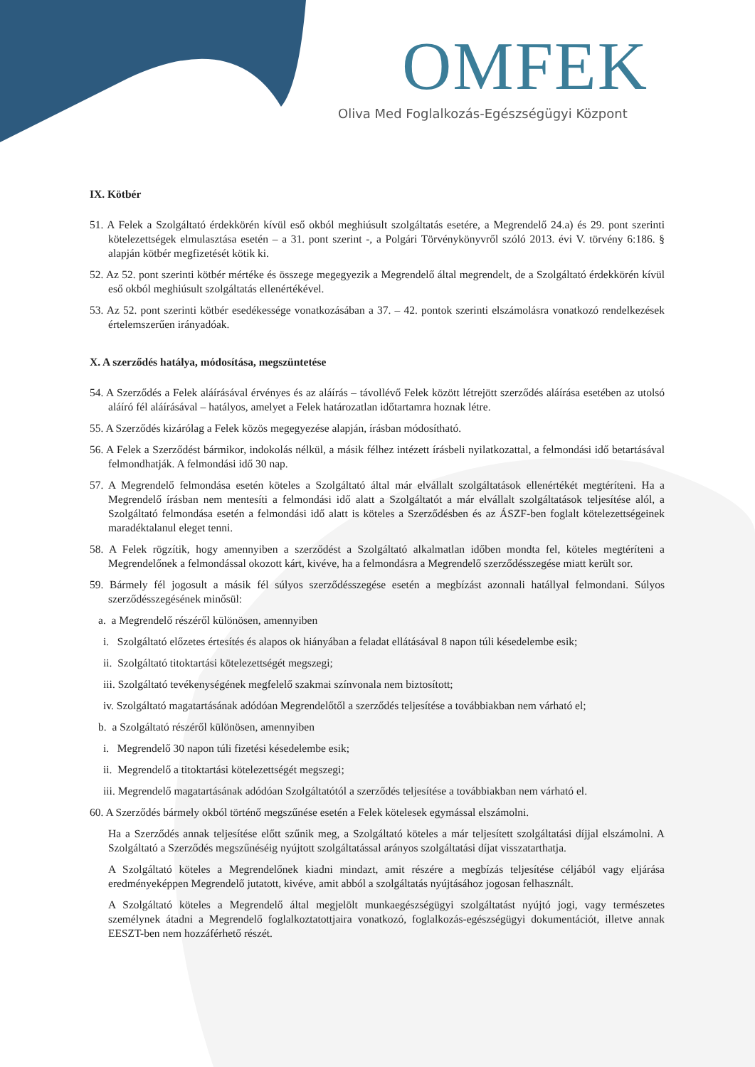OMFEK
Oliva Med Foglalkozás-Egészségügyi Központ
IX. Kötbér
51. A Felek a Szolgáltató érdekkörén kívül eső okból meghiúsult szolgáltatás esetére, a Megrendelő 24.a) és 29. pont szerinti kötelezettségek elmulasztása esetén – a 31. pont szerint -, a Polgári Törvénykönyvről szóló 2013. évi V. törvény 6:186. § alapján kötbér megfizetését kötik ki.
52. Az 52. pont szerinti kötbér mértéke és összege megegyezik a Megrendelő által megrendelt, de a Szolgáltató érdekkörén kívül eső okból meghiúsult szolgáltatás ellenértékével.
53. Az 52. pont szerinti kötbér esedékessége vonatkozásában a 37. – 42. pontok szerinti elszámolásra vonatkozó rendelkezések értelemszerűen irányadóak.
X. A szerződés hatálya, módosítása, megszüntetése
54. A Szerződés a Felek aláírásával érvényes és az aláírás – távollévő Felek között létrejött szerződés aláírása esetében az utolsó aláíró fél aláírásával – hatályos, amelyet a Felek határozatlan időtartamra hoznak létre.
55. A Szerződés kizárólag a Felek közös megegyezése alapján, írásban módosítható.
56. A Felek a Szerződést bármikor, indokolás nélkül, a másik félhez intézett írásbeli nyilatkozattal, a felmondási idő betartásával felmondhatják. A felmondási idő 30 nap.
57. A Megrendelő felmondása esetén köteles a Szolgáltató által már elvállalt szolgáltatások ellenértékét megtéríteni. Ha a Megrendelő írásban nem mentesíti a felmondási idő alatt a Szolgáltatót a már elvállalt szolgáltatások teljesítése alól, a Szolgáltató felmondása esetén a felmondási idő alatt is köteles a Szerződésben és az ÁSZF-ben foglalt kötelezettségeinek maradéktalanul eleget tenni.
58. A Felek rögzítik, hogy amennyiben a szerződést a Szolgáltató alkalmatlan időben mondta fel, köteles megtéríteni a Megrendelőnek a felmondással okozott kárt, kivéve, ha a felmondásra a Megrendelő szerződésszegése miatt került sor.
59. Bármely fél jogosult a másik fél súlyos szerződésszegése esetén a megbízást azonnali hatállyal felmondani. Súlyos szerződésszegésének minősül:
a. a Megrendelő részéről különösen, amennyiben
i. Szolgáltató előzetes értesítés és alapos ok hiányában a feladat ellátásával 8 napon túli késedelembe esik;
ii. Szolgáltató titoktartási kötelezettségét megszegi;
iii. Szolgáltató tevékenységének megfelelő szakmai színvonala nem biztosított;
iv. Szolgáltató magatartásának adódóan Megrendelőtől a szerződés teljesítése a továbbiakban nem várható el;
b. a Szolgáltató részéről különösen, amennyiben
i. Megrendelő 30 napon túli fizetési késedelembe esik;
ii. Megrendelő a titoktartási kötelezettségét megszegi;
iii. Megrendelő magatartásának adódóan Szolgáltatótól a szerződés teljesítése a továbbiakban nem várható el.
60. A Szerződés bármely okból történő megszűnése esetén a Felek kötelesek egymással elszámolni.
Ha a Szerződés annak teljesítése előtt szűnik meg, a Szolgáltató köteles a már teljesített szolgáltatási díjjal elszámolni. A Szolgáltató a Szerződés megszűnéséig nyújtott szolgáltatással arányos szolgáltatási díjat visszatarthatja.
A Szolgáltató köteles a Megrendelőnek kiadni mindazt, amit részére a megbízás teljesítése céljából vagy eljárása eredményeképpen Megrendelő jutatott, kivéve, amit abból a szolgáltatás nyújtásához jogosan felhasznált.
A Szolgáltató köteles a Megrendelő által megjelölt munkaegészségügyi szolgáltatást nyújtó jogi, vagy természetes személynek átadni a Megrendelő foglalkoztatottjaira vonatkozó, foglalkozás-egészségügyi dokumentációt, illetve annak EESZT-ben nem hozzáférhető részét.